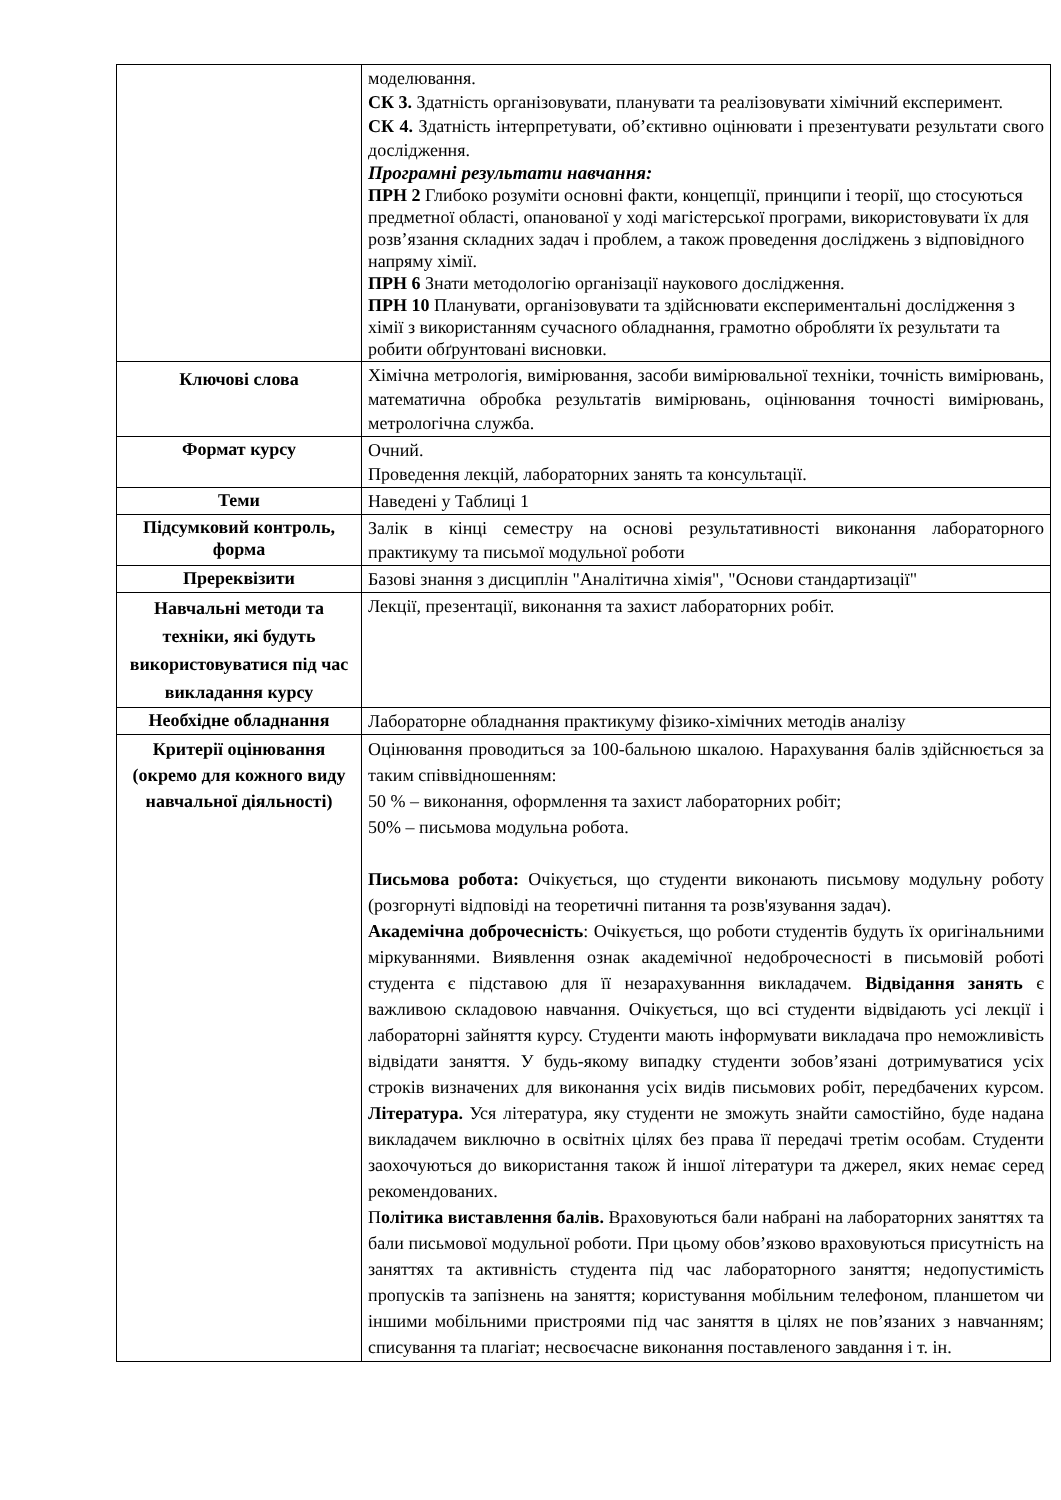| | моделювання. СК 3. Здатність організовувати, планувати та реалізовувати хімічний експеримент. СК 4. Здатність інтерпретувати, об’єктивно оцінювати і презентувати результати свого дослідження. Програмні результати навчання: ПРН 2 Глибоко розуміти основні факти, концепції, принципи і теорії, що стосуються предметної області, опанованої у ході магістерської програми, використовувати їх для розв’язання складних задач і проблем, а також проведення досліджень з відповідного напряму хімії. ПРН 6 Знати методологію організації наукового дослідження. ПРН 10 Планувати, організовувати та здійснювати експериментальні дослідження з хімії з використанням сучасного обладнання, грамотно обробляти їх результати та робити обґрунтовані висновки. |
| Ключові слова | Хімічна метрологія, вимірювання, засоби вимірювальної техніки, точність вимірювань, математична обробка результатів вимірювань, оцінювання точності вимірювань, метрологічна служба. |
| Формат курсу | Очний. Проведення лекцій, лабораторних занять та консультації. |
| Теми | Наведені у Таблиці 1 |
| Підсумковий контроль, форма | Залік в кінці семестру на основі результативності виконання лабораторного практикуму та письмої модульної роботи |
| Пререквізити | Базові знання з дисциплін "Аналітична хімія", "Основи стандартизації" |
| Навчальні методи та техніки, які будуть використовуватися під час викладання курсу | Лекції, презентації, виконання та захист лабораторних робіт. |
| Необхідне обладнання | Лабораторне обладнання практикуму фізико-хімічних методів аналізу |
| Критерії оцінювання (окремо для кожного виду навчальної діяльності) | Оцінювання проводиться за 100-бальною шкалою. Нарахування балів здійснюється за таким співвідношенням: 50 % – виконання, оформлення та захист лабораторних робіт; 50% – письмова модульна робота. Письмова робота: Очікується, що студенти виконають письмову модульну роботу (розгорнуті відповіді на теоретичні питання та розв'язування задач). Академічна доброчесність : Очікується, що роботи студентів будуть їх оригінальними міркуваннями. Виявлення ознак академічної недоброчесності в письмовій роботі студента є підставою для її незарахуванння викладачем. Відвідання занять є важливою складовою навчання. Очікується, що всі студенти відвідають усі лекції і лабораторні зайняття курсу. Студенти мають інформувати викладача про неможливість відвідати заняття. У будь-якому випадку студенти зобов’язані дотримуватися усіх строків визначених для виконання усіх видів письмових робіт, передбачених курсом. Література. Уся література, яку студенти не зможуть знайти самостійно, буде надана викладачем виключно в освітніх цілях без права її передачі третім особам. Студенти заохочуються до використання також й іншої літератури та джерел, яких немає серед рекомендованих. П олітика виставлення балів. Враховуються бали набрані на лабораторних заняттях та бали письмової модульної роботи. При цьому обов’язково враховуються присутність на заняттях та активність студента під час лабораторного заняття; недопустимість пропусків та запізнень на заняття; користування мобільним телефоном, планшетом чи іншими мобільними пристроями під час заняття в цілях не пов’язаних з навчанням; списування та плагіат; несвоєчасне виконання поставленого завдання і т. ін. |